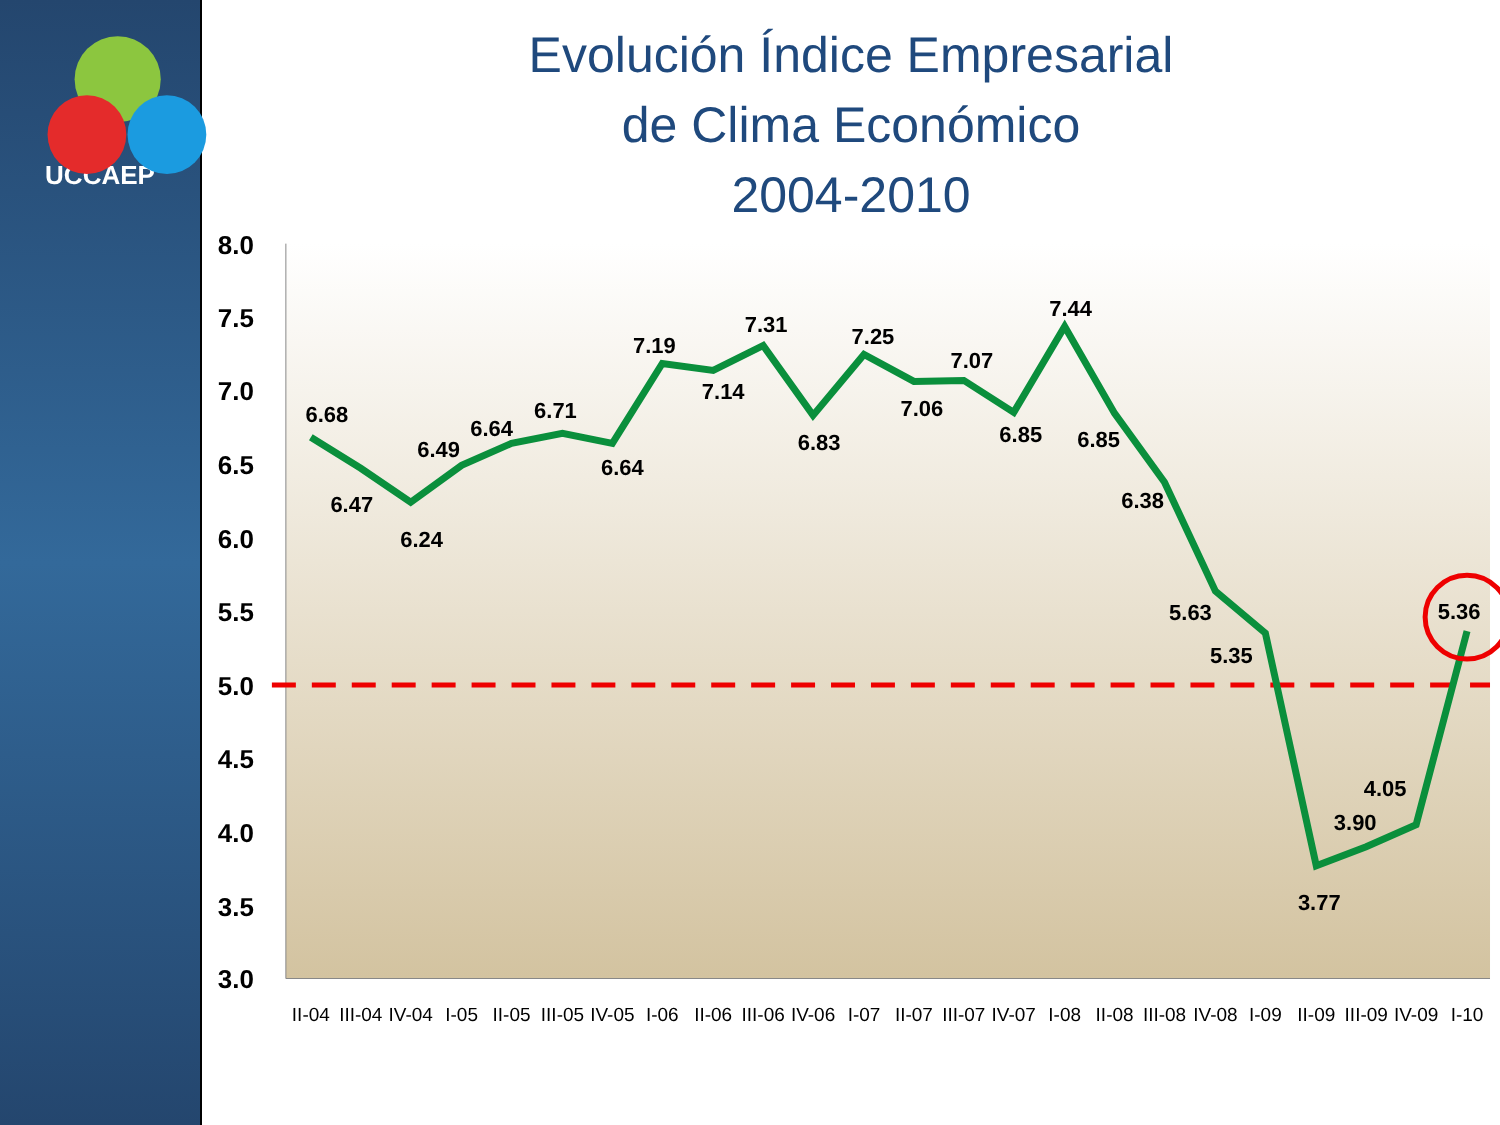UCCAEP
Evolución Índice Empresarial
de Clima Económico
2004-2010
8.0
7.5
7.0
6.5
6.0
5.5
5.0
4.5
4.0
3.5
3.0
6.68
6.47
6.24
6.49
6.64
6.71
6.64
7.19
7.14
7.31
6.83
7.25
7.06
7.07
6.85
7.44
6.85
6.38
5.63
5.35
3.77
3.90
4.05
5.36
II-04
III-04
IV-04
I-05
II-05
III-05
IV-05
I-06
II-06
III-06
IV-06
I-07
II-07
III-07
IV-07
I-08
II-08
III-08
IV-08
I-09
II-09
III-09
IV-09
I-10